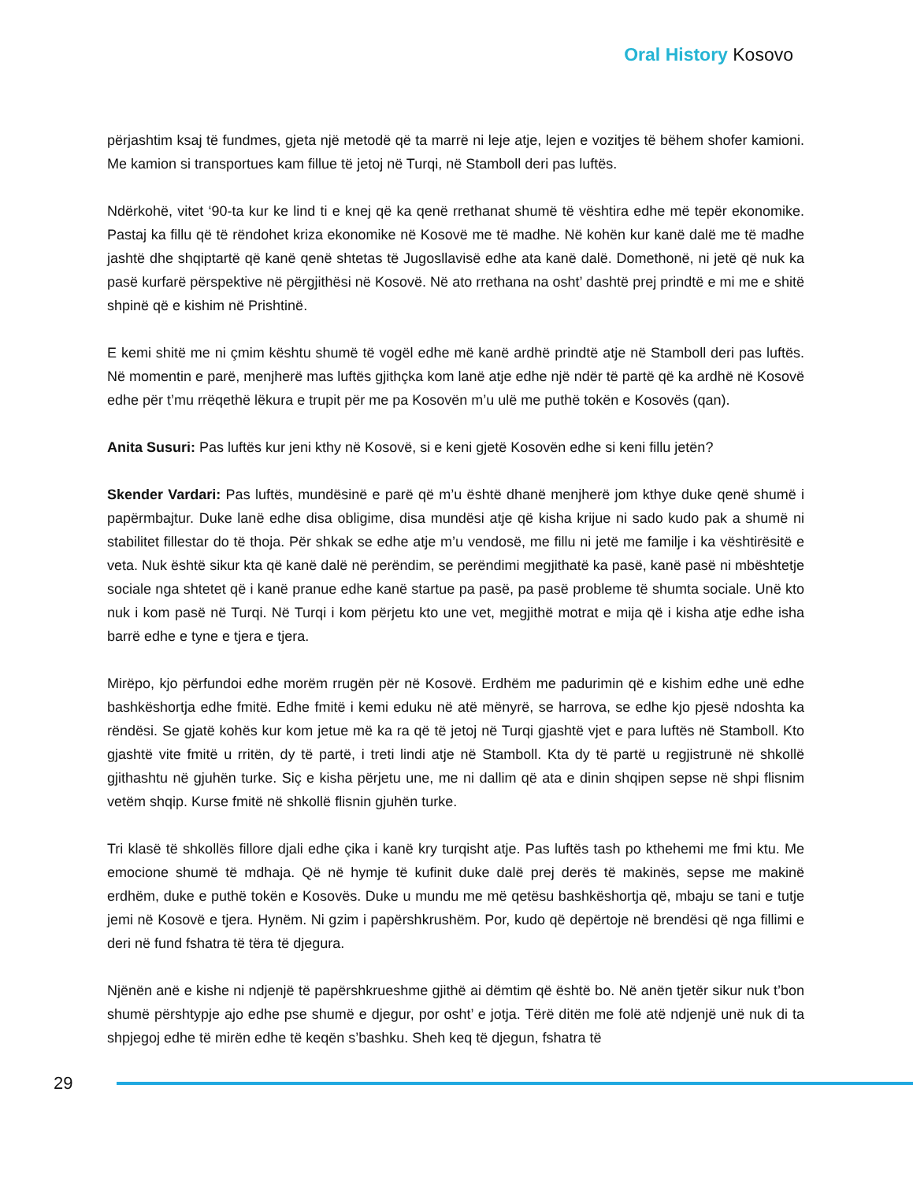Oral History Kosovo
përjashtim ksaj të fundmes, gjeta një metodë që ta marrë ni leje atje, lejen e vozitjes të bëhem shofer kamioni. Me kamion si transportues kam fillue të jetoj në Turqi, në Stamboll deri pas luftës.
Ndërkohë, vitet ‘90-ta kur ke lind ti e knej që ka qenë rrethanat shumë të vështira edhe më tepër ekonomike. Pastaj ka fillu që të rëndohet kriza ekonomike në Kosovë me të madhe. Në kohën kur kanë dalë me të madhe jashtë dhe shqiptartë që kanë qenë shtetas të Jugosllavisë edhe ata kanë dalë. Domethonë, ni jetë që nuk ka pasë kurfarë përspektive në përgjithësi në Kosovë. Në ato rrethana na osht’ dashtë prej prindtë e mi me e shitë shpinë që e kishim në Prishtinë.
E kemi shitë me ni çmim kështu shumë të vogël edhe më kanë ardhë prindtë atje në Stamboll deri pas luftës. Në momentin e parë, menjherë mas luftës gjithçka kom lanë atje edhe një ndër të partë që ka ardhë në Kosovë edhe për t’mu rrëqethë lëkura e trupit për me pa Kosovën m’u ulë me puthë tokën e Kosovës (qan).
Anita Susuri: Pas luftës kur jeni kthy në Kosovë, si e keni gjetë Kosovën edhe si keni fillu jetën?
Skender Vardari: Pas luftës, mundësinë e parë që m’u është dhanë menjherë jom kthye duke qenë shumë i papërmbajtur. Duke lanë edhe disa obligime, disa mundësi atje që kisha krijue ni sado kudo pak a shumë ni stabilitet fillestar do të thoja. Për shkak se edhe atje m’u vendosë, me fillu ni jetë me familje i ka vështirësitë e veta. Nuk është sikur kta që kanë dalë në perëndim, se perëndimi megjithatë ka pasë, kanë pasë ni mbështetje sociale nga shtetet që i kanë pranue edhe kanë startue pa pasë, pa pasë probleme të shumta sociale. Unë kto nuk i kom pasë në Turqi. Në Turqi i kom përjetu kto une vet, megjithë motrat e mija që i kisha atje edhe isha barrë edhe e tyne e tjera e tjera.
Mirëpo, kjo përfundoi edhe morëm rrugën për në Kosovë. Erdhëm me padurimin që e kishim edhe unë edhe bashkëshortja edhe fmitë. Edhe fmitë i kemi eduku në atë mënyrë, se harrova, se edhe kjo pjesë ndoshta ka rëndësi. Se gjatë kohës kur kom jetue më ka ra që të jetoj në Turqi gjashtë vjet e para luftës në Stamboll. Kto gjashtë vite fmitë u rritën, dy të partë, i treti lindi atje në Stamboll. Kta dy të partë u regjistrunë në shkollë gjithashtu në gjuhën turke. Siç e kisha përjetu une, me ni dallim që ata e dinin shqipen sepse në shpi flisnim vetëm shqip. Kurse fmitë në shkollë flisnin gjuhën turke.
Tri klasë të shkollës fillore djali edhe çika i kanë kry turqisht atje. Pas luftës tash po kthehemi me fmi ktu. Me emocione shumë të mdhaja. Që në hymje të kufinit duke dalë prej derës të makinës, sepse me makinë erdhëm, duke e puthë tokën e Kosovës. Duke u mundu me më qetësu bashkëshortja që, mbaju se tani e tutje jemi në Kosovë e tjera. Hynëm. Ni gzim i papërshkrushëm. Por, kudo që depërtoje në brendësi që nga fillimi e deri në fund fshatra të tëra të djegura.
Njënën anë e kishe ni ndjenjë të papërshkrueshme gjithë ai dëmtim që është bo. Në anën tjetër sikur nuk t’bon shumë përshtypje ajo edhe pse shumë e djegur, por osht’ e jotja. Tërë ditën me folë atë ndjenjë unë nuk di ta shpjegoj edhe të mirën edhe të keqën s’bashku. Sheh keq të djegun, fshatra të
29